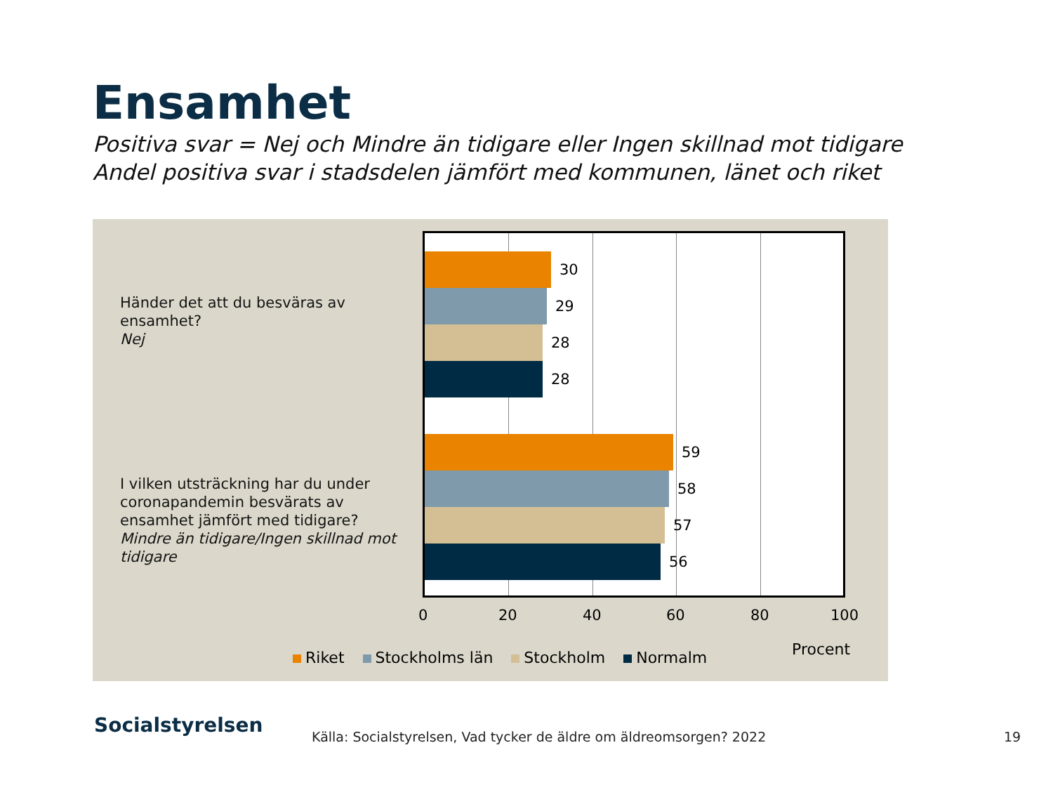Ensamhet
Positiva svar = Nej och Mindre än tidigare eller Ingen skillnad mot tidigare
Andel positiva svar i stadsdelen jämfört med kommunen, länet och riket
Händer det att du besväras av ensamhet?
Nej
I vilken utsträckning har du under coronapandemin besvärats av ensamhet jämfört med tidigare?
Mindre än tidigare/Ingen skillnad mot tidigare
30
29
28
28
59
58
57
56
0 20 40 60 80 100
Procent
Riket Stockholms län Stockholm Normalm
Socialstyrelsen
Källa: Socialstyrelsen, Vad tycker de äldre om äldreomsorgen? 2022
19